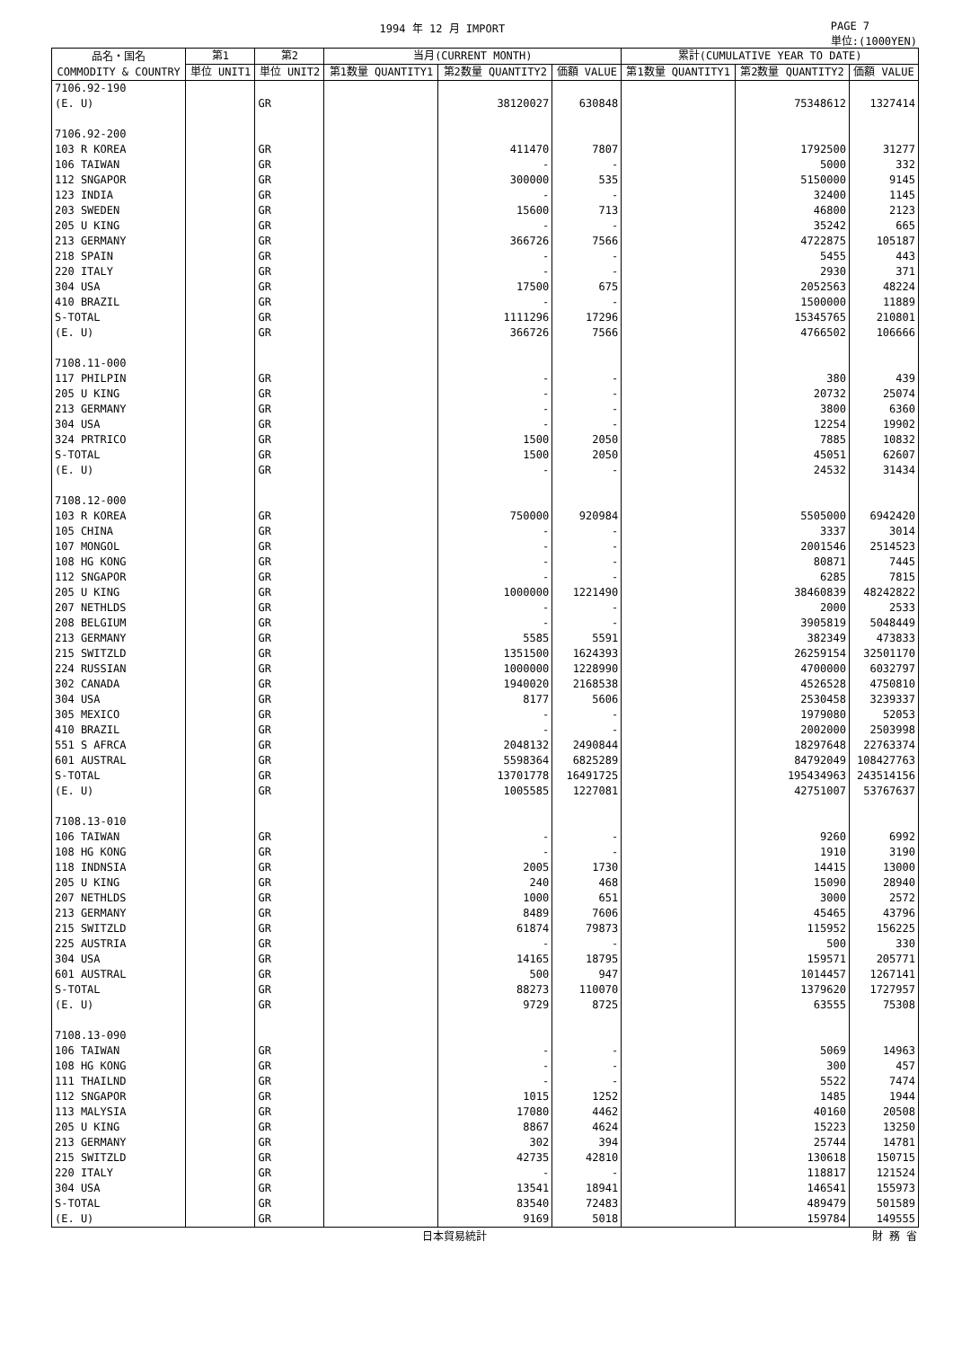1994 年 12 月 IMPORT PAGE 7
単位:(1000YEN)
| 品名・国名 COMMODITY & COUNTRY | 第1 | 第2 | 当月(CURRENT MONTH) | | | 累計(CUMULATIVE YEAR TO DATE) | | |
| --- | --- | --- | --- | --- | --- | --- | --- | --- |
| | 単位 UNIT1 | 単位 UNIT2 | 第1数量 QUANTITY1 | 第2数量 QUANTITY2 | 価額 VALUE | 第1数量 QUANTITY1 | 第2数量 QUANTITY2 | 価額 VALUE |
| 7106.92-190 | | | | | | | | |
| (E. U) | | GR | | 38120027 | 630848 | | 75348612 | 1327414 |
| 7106.92-200 | | | | | | | | |
| 103 R KOREA | | GR | | 411470 | 7807 | | 1792500 | 31277 |
| 106 TAIWAN | | GR | | - | - | | 5000 | 332 |
| 112 SNGAPOR | | GR | | 300000 | 535 | | 5150000 | 9145 |
| 123 INDIA | | GR | | - | - | | 32400 | 1145 |
| 203 SWEDEN | | GR | | 15600 | 713 | | 46800 | 2123 |
| 205 U KING | | GR | | - | - | | 35242 | 665 |
| 213 GERMANY | | GR | | 366726 | 7566 | | 4722875 | 105187 |
| 218 SPAIN | | GR | | - | - | | 5455 | 443 |
| 220 ITALY | | GR | | - | - | | 2930 | 371 |
| 304 USA | | GR | | 17500 | 675 | | 2052563 | 48224 |
| 410 BRAZIL | | GR | | - | - | | 1500000 | 11889 |
| S-TOTAL | | GR | | 1111296 | 17296 | | 15345765 | 210801 |
| (E. U) | | GR | | 366726 | 7566 | | 4766502 | 106666 |
| 7108.11-000 | | | | | | | | |
| 117 PHILPIN | | GR | | - | - | | 380 | 439 |
| 205 U KING | | GR | | - | - | | 20732 | 25074 |
| 213 GERMANY | | GR | | - | - | | 3800 | 6360 |
| 304 USA | | GR | | - | - | | 12254 | 19902 |
| 324 PRTRICO | | GR | | 1500 | 2050 | | 7885 | 10832 |
| S-TOTAL | | GR | | 1500 | 2050 | | 45051 | 62607 |
| (E. U) | | GR | | - | - | | 24532 | 31434 |
| 7108.12-000 | | | | | | | | |
| 103 R KOREA | | GR | | 750000 | 920984 | | 5505000 | 6942420 |
| 105 CHINA | | GR | | - | - | | 3337 | 3014 |
| 107 MONGOL | | GR | | - | - | | 2001546 | 2514523 |
| 108 HG KONG | | GR | | - | - | | 80871 | 7445 |
| 112 SNGAPOR | | GR | | - | - | | 6285 | 7815 |
| 205 U KING | | GR | | 1000000 | 1221490 | | 38460839 | 48242822 |
| 207 NETHLDS | | GR | | - | - | | 2000 | 2533 |
| 208 BELGIUM | | GR | | - | - | | 3905819 | 5048449 |
| 213 GERMANY | | GR | | 5585 | 5591 | | 382349 | 473833 |
| 215 SWITZLD | | GR | | 1351500 | 1624393 | | 26259154 | 32501170 |
| 224 RUSSIAN | | GR | | 1000000 | 1228990 | | 4700000 | 6032797 |
| 302 CANADA | | GR | | 1940020 | 2168538 | | 4526528 | 4750810 |
| 304 USA | | GR | | 8177 | 5606 | | 2530458 | 3239337 |
| 305 MEXICO | | GR | | - | - | | 1979080 | 52053 |
| 410 BRAZIL | | GR | | - | - | | 2002000 | 2503998 |
| 551 S AFRCA | | GR | | 2048132 | 2490844 | | 18297648 | 22763374 |
| 601 AUSTRAL | | GR | | 5598364 | 6825289 | | 84792049 | 108427763 |
| S-TOTAL | | GR | | 13701778 | 16491725 | | 195434963 | 243514156 |
| (E. U) | | GR | | 1005585 | 1227081 | | 42751007 | 53767637 |
| 7108.13-010 | | | | | | | | |
| 106 TAIWAN | | GR | | - | - | | 9260 | 6992 |
| 108 HG KONG | | GR | | - | - | | 1910 | 3190 |
| 118 INDNSIA | | GR | | 2005 | 1730 | | 14415 | 13000 |
| 205 U KING | | GR | | 240 | 468 | | 15090 | 28940 |
| 207 NETHLDS | | GR | | 1000 | 651 | | 3000 | 2572 |
| 213 GERMANY | | GR | | 8489 | 7606 | | 45465 | 43796 |
| 215 SWITZLD | | GR | | 61874 | 79873 | | 115952 | 156225 |
| 225 AUSTRIA | | GR | | - | - | | 500 | 330 |
| 304 USA | | GR | | 14165 | 18795 | | 159571 | 205771 |
| 601 AUSTRAL | | GR | | 500 | 947 | | 1014457 | 1267141 |
| S-TOTAL | | GR | | 88273 | 110070 | | 1379620 | 1727957 |
| (E. U) | | GR | | 9729 | 8725 | | 63555 | 75308 |
| 7108.13-090 | | | | | | | | |
| 106 TAIWAN | | GR | | - | - | | 5069 | 14963 |
| 108 HG KONG | | GR | | - | - | | 300 | 457 |
| 111 THAILND | | GR | | - | - | | 5522 | 7474 |
| 112 SNGAPOR | | GR | | 1015 | 1252 | | 1485 | 1944 |
| 113 MALYSIA | | GR | | 17080 | 4462 | | 40160 | 20508 |
| 205 U KING | | GR | | 8867 | 4624 | | 15223 | 13250 |
| 213 GERMANY | | GR | | 302 | 394 | | 25744 | 14781 |
| 215 SWITZLD | | GR | | 42735 | 42810 | | 130618 | 150715 |
| 220 ITALY | | GR | | - | - | | 118817 | 121524 |
| 304 USA | | GR | | 13541 | 18941 | | 146541 | 155973 |
| S-TOTAL | | GR | | 83540 | 72483 | | 489479 | 501589 |
| (E. U) | | GR | | 9169 | 5018 | | 159784 | 149555 |
日本貿易統計 財 務 省